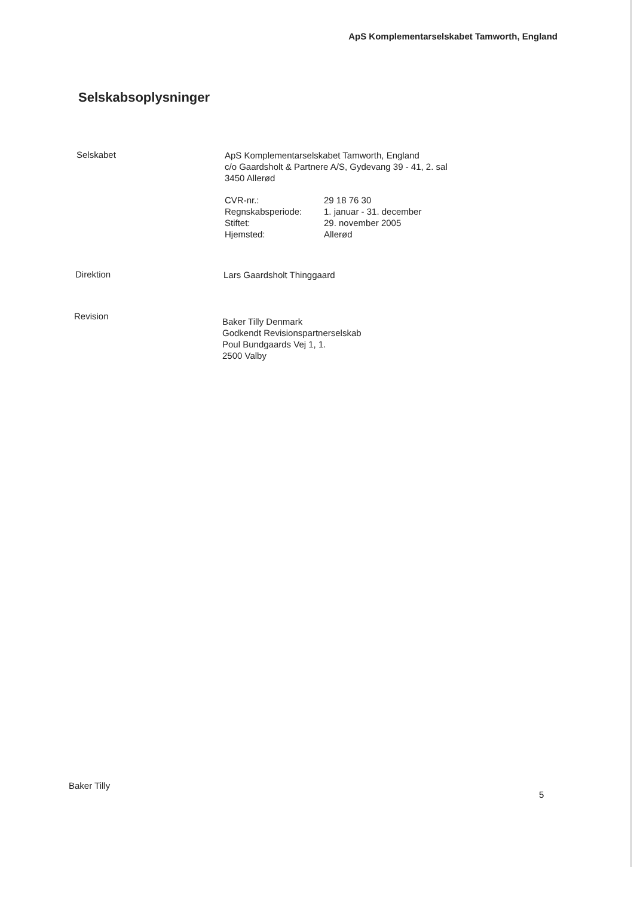ApS Komplementarselskabet Tamworth, England
Selskabsoplysninger
Selskabet
ApS Komplementarselskabet Tamworth, England
c/o Gaardsholt & Partnere A/S, Gydevang 39 - 41, 2. sal
3450 Allerød
CVR-nr.:
Regnskabsperiode:
Stiftet:
Hjemsted:
29 18 76 30
1. januar - 31. december
29. november 2005
Allerød
Direktion
Lars Gaardsholt Thinggaard
Revision
Baker Tilly Denmark
Godkendt Revisionspartnerselskab
Poul Bundgaards Vej 1, 1.
2500 Valby
Baker Tilly
5